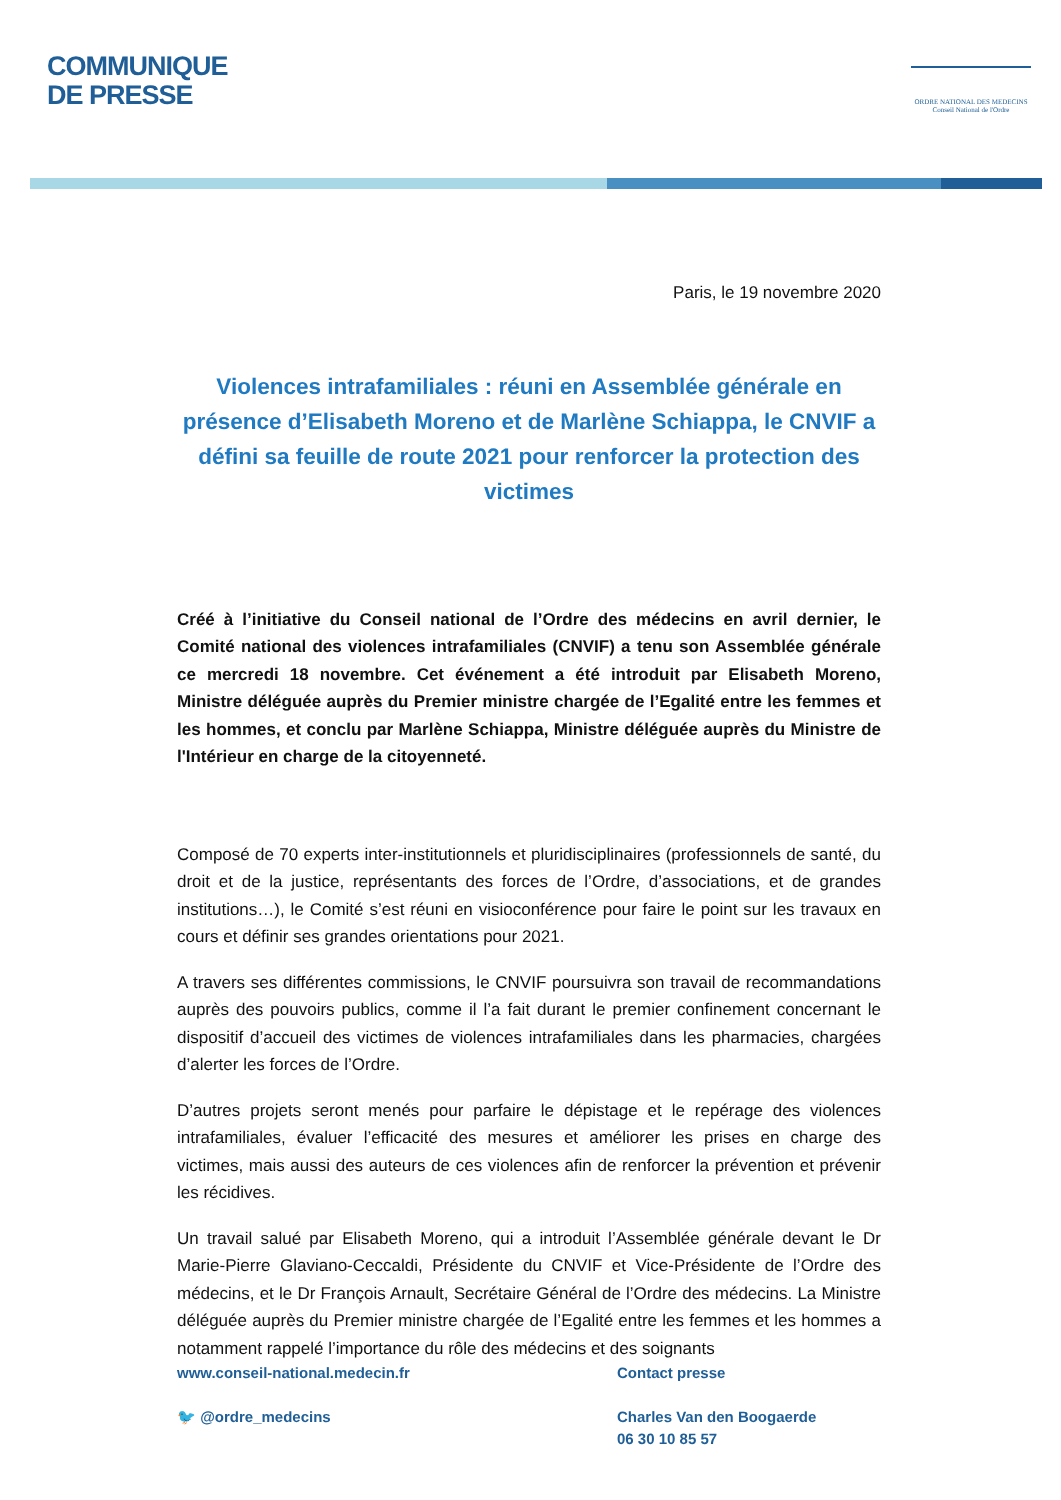COMMUNIQUE
DE PRESSE
ORDRE NATIONAL DES MEDECINS
Conseil National de l'Ordre
Paris, le 19 novembre 2020
Violences intrafamiliales : réuni en Assemblée générale en présence d’Elisabeth Moreno et de Marlène Schiappa, le CNVIF a défini sa feuille de route 2021 pour renforcer la protection des victimes
Créé à l’initiative du Conseil national de l’Ordre des médecins en avril dernier, le Comité national des violences intrafamiliales (CNVIF) a tenu son Assemblée générale ce mercredi 18 novembre. Cet événement a été introduit par Elisabeth Moreno, Ministre déléguée auprès du Premier ministre chargée de l’Egalité entre les femmes et les hommes, et conclu par Marlène Schiappa, Ministre déléguée auprès du Ministre de l'Intérieur en charge de la citoyenneté.
Composé de 70 experts inter-institutionnels et pluridisciplinaires (professionnels de santé, du droit et de la justice, représentants des forces de l’Ordre, d’associations, et de grandes institutions…), le Comité s’est réuni en visioconférence pour faire le point sur les travaux en cours et définir ses grandes orientations pour 2021.
A travers ses différentes commissions, le CNVIF poursuivra son travail de recommandations auprès des pouvoirs publics, comme il l’a fait durant le premier confinement concernant le dispositif d’accueil des victimes de violences intrafamiliales dans les pharmacies, chargées d’alerter les forces de l’Ordre.
D’autres projets seront menés pour parfaire le dépistage et le repérage des violences intrafamiliales, évaluer l’efficacité des mesures et améliorer les prises en charge des victimes, mais aussi des auteurs de ces violences afin de renforcer la prévention et prévenir les récidives.
Un travail salué par Elisabeth Moreno, qui a introduit l’Assemblée générale devant le Dr Marie-Pierre Glaviano-Ceccaldi, Présidente du CNVIF et Vice-Présidente de l’Ordre des médecins, et le Dr François Arnault, Secrétaire Général de l’Ordre des médecins. La Ministre déléguée auprès du Premier ministre chargée de l’Egalité entre les femmes et les hommes a notamment rappelé l’importance du rôle des médecins et des soignants
www.conseil-national.medecin.fr
🐦 @ordre_medecins
Contact presse
Charles Van den Boogaerde
06 30 10 85 57